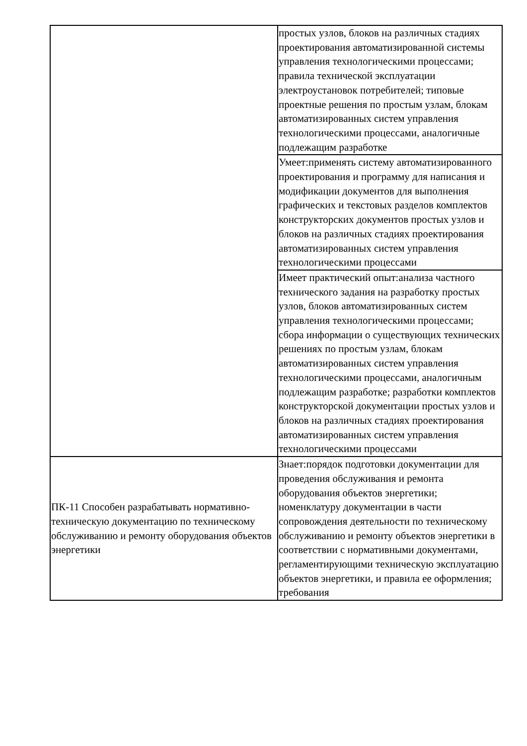| | простых узлов, блоков на различных стадиях проектирования автоматизированной системы управления технологическими процессами; правила технической эксплуатации электроустановок потребителей; типовые проектные решения по простым узлам, блокам автоматизированных систем управления технологическими процессами, аналогичные подлежащим разработке |
| | Умеет:применять систему автоматизированного проектирования и программу для написания и модификации документов для выполнения графических и текстовых разделов комплектов конструкторских документов простых узлов и блоков на различных стадиях проектирования автоматизированных систем управления технологическими процессами |
| | Имеет практический опыт:анализа частного технического задания на разработку простых узлов, блоков автоматизированных систем управления технологическими процессами; сбора информации о существующих технических решениях по простым узлам, блокам автоматизированных систем управления технологическими процессами, аналогичным подлежащим разработке; разработки комплектов конструкторской документации простых узлов и блоков на различных стадиях проектирования автоматизированных систем управления технологическими процессами |
| ПК-11 Способен разрабатывать нормативно-техническую документацию по техническому обслуживанию и ремонту оборудования объектов энергетики | Знает:порядок подготовки документации для проведения обслуживания и ремонта оборудования объектов энергетики; номенклатуру документации в части сопровождения деятельности по техническому обслуживанию и ремонту объектов энергетики в соответствии с нормативными документами, регламентирующими техническую эксплуатацию объектов энергетики, и правила ее оформления; требования |